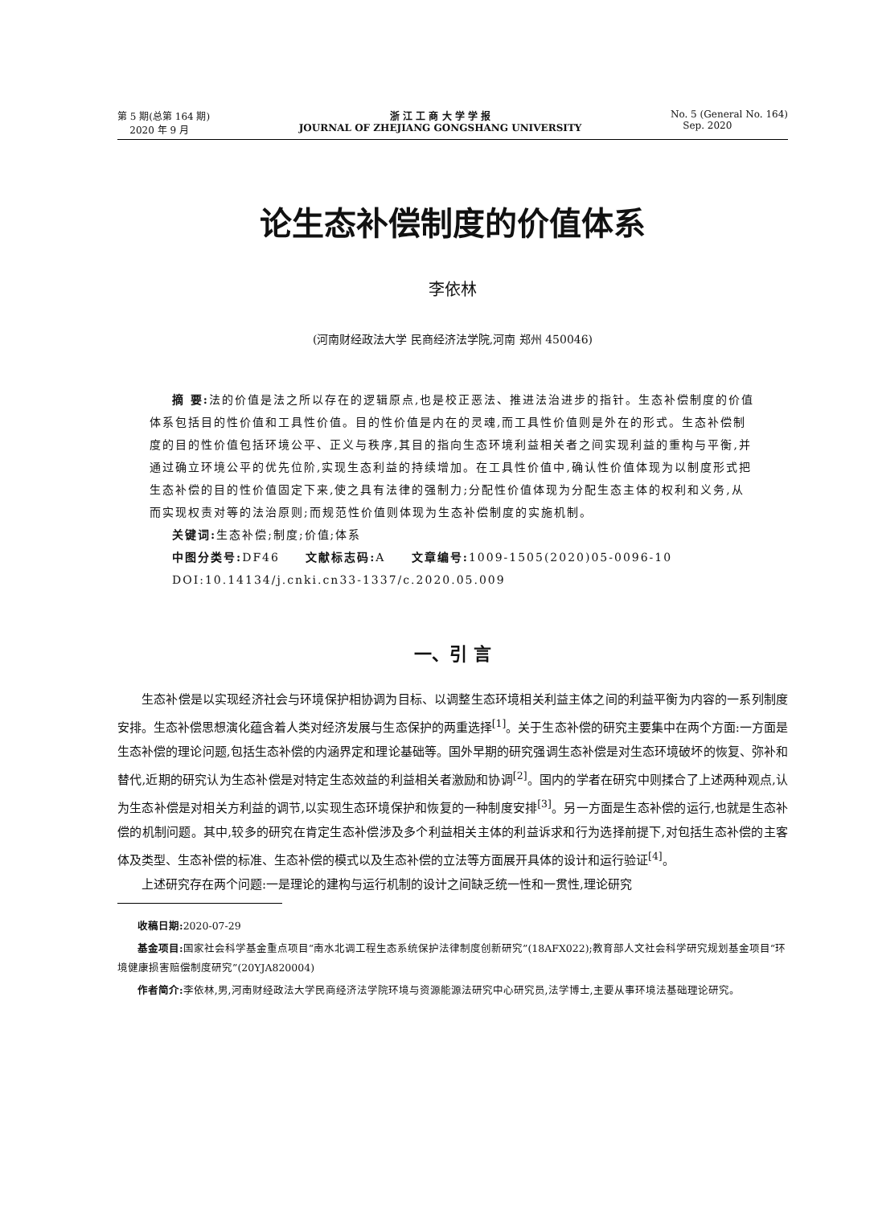第 5 期(总第 164 期)
2020 年 9 月
浙 江 工 商 大 学 学 报
JOURNAL OF ZHEJIANG GONGSHANG UNIVERSITY
No. 5 (General No. 164)
Sep. 2020
论生态补偿制度的价值体系
李依林
(河南财经政法大学 民商经济法学院,河南 郑州 450046)
摘 要: 法的价值是法之所以存在的逻辑原点,也是校正恶法、推进法治进步的指针。生态补偿制度的价值体系包括目的性价值和工具性价值。目的性价值是内在的灵魂,而工具性价值则是外在的形式。生态补偿制度的目的性价值包括环境公平、正义与秩序,其目的指向生态环境利益相关者之间实现利益的重构与平衡,并通过确立环境公平的优先位阶,实现生态利益的持续增加。在工具性价值中,确认性价值体现为以制度形式把生态补偿的目的性价值固定下来,使之具有法律的强制力;分配性价值体现为分配生态主体的权利和义务,从而实现权责对等的法治原则;而规范性价值则体现为生态补偿制度的实施机制。
关键词: 生态补偿;制度;价值;体系
中图分类号: DF46 文献标志码: A 文章编号: 1009-1505(2020)05-0096-10
DOI:10.14134/j.cnki.cn33-1337/c.2020.05.009
一、引 言
生态补偿是以实现经济社会与环境保护相协调为目标、以调整生态环境相关利益主体之间的利益平衡为内容的一系列制度安排。生态补偿思想演化蕴含着人类对经济发展与生态保护的两重选择<sup>[1]</sup>。关于生态补偿的研究主要集中在两个方面:一方面是生态补偿的理论问题,包括生态补偿的内涵界定和理论基础等。国外早期的研究强调生态补偿是对生态环境破坏的恢复、弥补和替代,近期的研究认为生态补偿是对特定生态效益的利益相关者激励和协调<sup>[2]</sup>。国内的学者在研究中则揉合了上述两种观点,认为生态补偿是对相关方利益的调节,以实现生态环境保护和恢复的一种制度安排<sup>[3]</sup>。另一方面是生态补偿的运行,也就是生态补偿的机制问题。其中,较多的研究在肯定生态补偿涉及多个利益相关主体的利益诉求和行为选择前提下,对包括生态补偿的主客体及类型、生态补偿的标准、生态补偿的模式以及生态补偿的立法等方面展开具体的设计和运行验证<sup>[4]</sup>。
上述研究存在两个问题:一是理论的建构与运行机制的设计之间缺乏统一性和一贯性,理论研究
收稿日期: 2020-07-29
基金项目: 国家社会科学基金重点项目“南水北调工程生态系统保护法律制度创新研究”(18AFX022);教育部人文社会科学研究规划基金项目“环境健康损害赔偿制度研究”(20YJA820004)
作者简介: 李依林,男,河南财经政法大学民商经济法学院环境与资源能源法研究中心研究员,法学博士,主要从事环境法基础理论研究。